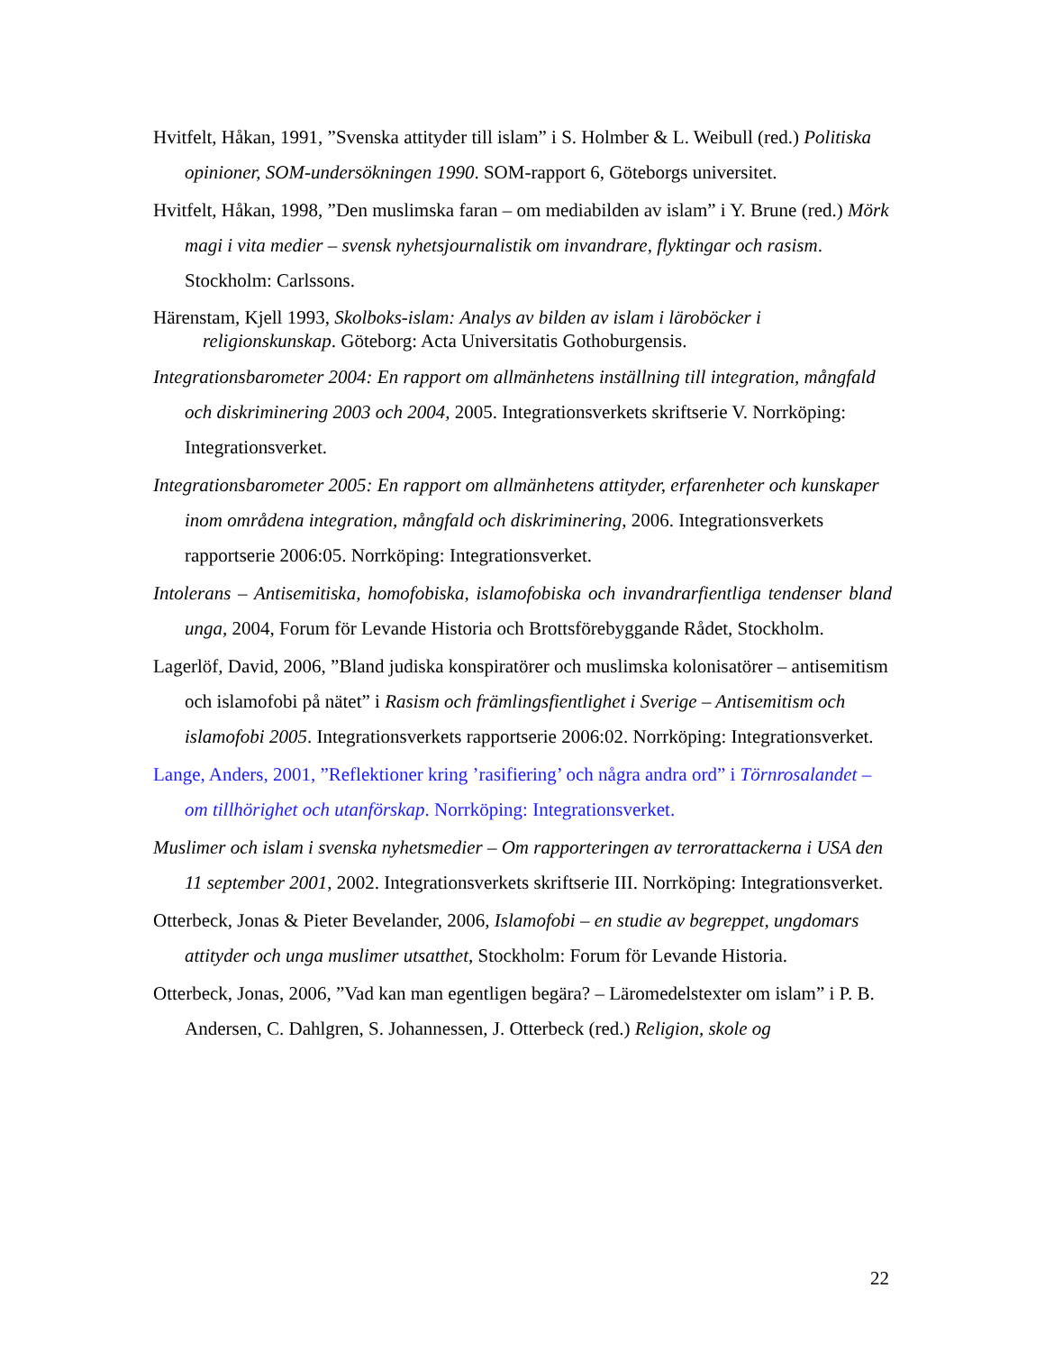Hvitfelt, Håkan, 1991, ”Svenska attityder till islam” i S. Holmber & L. Weibull (red.) Politiska opinioner, SOM-undersökningen 1990. SOM-rapport 6, Göteborgs universitet.
Hvitfelt, Håkan, 1998, ”Den muslimska faran – om mediabilden av islam” i Y. Brune (red.) Mörk magi i vita medier – svensk nyhetsjournalistik om invandrare, flyktingar och rasism. Stockholm: Carlssons.
Härenstam, Kjell 1993, Skolboks-islam: Analys av bilden av islam i läroböcker i religionskunskap. Göteborg: Acta Universitatis Gothoburgensis.
Integrationsbarometer 2004: En rapport om allmänhetens inställning till integration, mångfald och diskriminering 2003 och 2004, 2005. Integrationsverkets skriftserie V. Norrköping: Integrationsverket.
Integrationsbarometer 2005: En rapport om allmänhetens attityder, erfarenheter och kunskaper inom områdena integration, mångfald och diskriminering, 2006. Integrationsverkets rapportserie 2006:05. Norrköping: Integrationsverket.
Intolerans – Antisemitiska, homofobiska, islamofobiska och invandrarfientliga tendenser bland unga, 2004, Forum för Levande Historia och Brottsförebyggande Rådet, Stockholm.
Lagerlöf, David, 2006, ”Bland judiska konspiratörer och muslimska kolonisatörer – antisemitism och islamofobi på nätet” i Rasism och främlingsfientlighet i Sverige – Antisemitism och islamofobi 2005. Integrationsverkets rapportserie 2006:02. Norrköping: Integrationsverket.
Lange, Anders, 2001, ”Reflektioner kring ’rasifiering’ och några andra ord” i Törnrosalandet – om tillhörighet och utanförskap. Norrköping: Integrationsverket.
Muslimer och islam i svenska nyhetsmedier – Om rapporteringen av terrorattackerna i USA den 11 september 2001, 2002. Integrationsverkets skriftserie III. Norrköping: Integrationsverket.
Otterbeck, Jonas & Pieter Bevelander, 2006, Islamofobi – en studie av begreppet, ungdomars attityder och unga muslimer utsatthet, Stockholm: Forum för Levande Historia.
Otterbeck, Jonas, 2006, ”Vad kan man egentligen begära? – Läromedelstexter om islam” i P. B. Andersen, C. Dahlgren, S. Johannessen, J. Otterbeck (red.) Religion, skole og
22